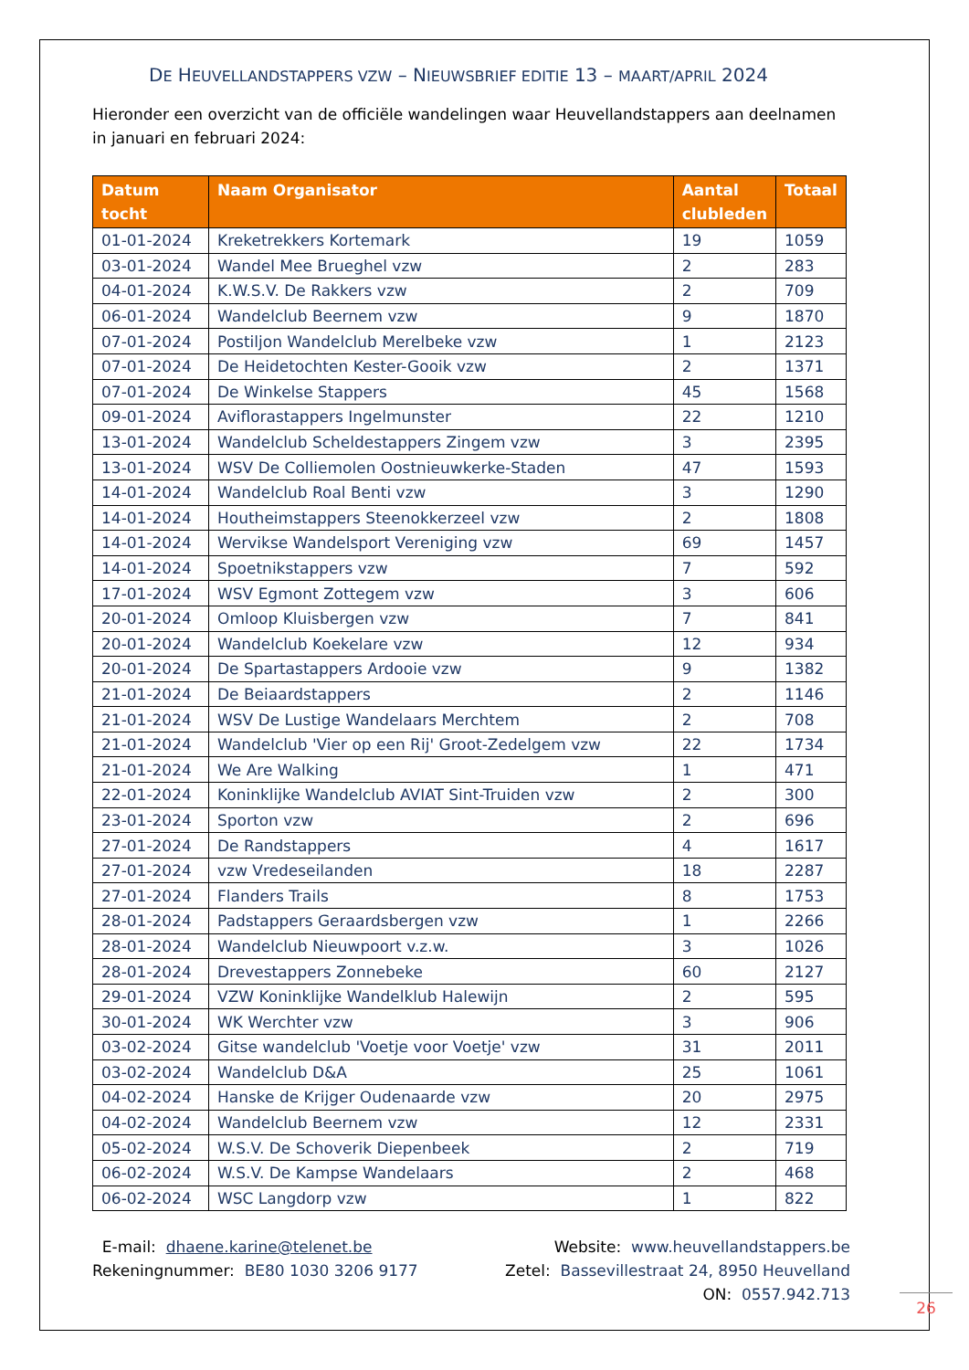DE HEUVELLANDSTAPPERS VZW – NIEUWSBRIEF EDITIE 13 – MAART/APRIL 2024
Hieronder een overzicht van de officiële wandelingen waar Heuvellandstappers aan deelnamen in januari en februari 2024:
| Datum tocht | Naam Organisator | Aantal clubleden | Totaal |
| --- | --- | --- | --- |
| 01-01-2024 | Kreketrekkers Kortemark | 19 | 1059 |
| 03-01-2024 | Wandel Mee Brueghel vzw | 2 | 283 |
| 04-01-2024 | K.W.S.V. De Rakkers vzw | 2 | 709 |
| 06-01-2024 | Wandelclub Beernem vzw | 9 | 1870 |
| 07-01-2024 | Postiljon Wandelclub Merelbeke vzw | 1 | 2123 |
| 07-01-2024 | De Heidetochten Kester-Gooik vzw | 2 | 1371 |
| 07-01-2024 | De Winkelse Stappers | 45 | 1568 |
| 09-01-2024 | Aviflorastappers Ingelmunster | 22 | 1210 |
| 13-01-2024 | Wandelclub Scheldestappers Zingem vzw | 3 | 2395 |
| 13-01-2024 | WSV De Colliemolen Oostnieuwkerke-Staden | 47 | 1593 |
| 14-01-2024 | Wandelclub Roal Benti vzw | 3 | 1290 |
| 14-01-2024 | Houtheimstappers Steenokkerzeel vzw | 2 | 1808 |
| 14-01-2024 | Wervikse Wandelsport Vereniging vzw | 69 | 1457 |
| 14-01-2024 | Spoetnikstappers vzw | 7 | 592 |
| 17-01-2024 | WSV Egmont Zottegem vzw | 3 | 606 |
| 20-01-2024 | Omloop Kluisbergen vzw | 7 | 841 |
| 20-01-2024 | Wandelclub Koekelare vzw | 12 | 934 |
| 20-01-2024 | De Spartastappers Ardooie vzw | 9 | 1382 |
| 21-01-2024 | De Beiaardstappers | 2 | 1146 |
| 21-01-2024 | WSV De Lustige Wandelaars Merchtem | 2 | 708 |
| 21-01-2024 | Wandelclub 'Vier op een Rij' Groot-Zedelgem vzw | 22 | 1734 |
| 21-01-2024 | We Are Walking | 1 | 471 |
| 22-01-2024 | Koninklijke Wandelclub AVIAT Sint-Truiden vzw | 2 | 300 |
| 23-01-2024 | Sporton vzw | 2 | 696 |
| 27-01-2024 | De Randstappers | 4 | 1617 |
| 27-01-2024 | vzw Vredeseilanden | 18 | 2287 |
| 27-01-2024 | Flanders Trails | 8 | 1753 |
| 28-01-2024 | Padstappers Geraardsbergen vzw | 1 | 2266 |
| 28-01-2024 | Wandelclub Nieuwpoort v.z.w. | 3 | 1026 |
| 28-01-2024 | Drevestappers Zonnebeke | 60 | 2127 |
| 29-01-2024 | VZW Koninklijke Wandelklub Halewijn | 2 | 595 |
| 30-01-2024 | WK Werchter vzw | 3 | 906 |
| 03-02-2024 | Gitse wandelclub 'Voetje voor Voetje' vzw | 31 | 2011 |
| 03-02-2024 | Wandelclub D&A | 25 | 1061 |
| 04-02-2024 | Hanske de Krijger Oudenaarde vzw | 20 | 2975 |
| 04-02-2024 | Wandelclub Beernem vzw | 12 | 2331 |
| 05-02-2024 | W.S.V. De Schoverik Diepenbeek | 2 | 719 |
| 06-02-2024 | W.S.V. De Kampse Wandelaars | 2 | 468 |
| 06-02-2024 | WSC Langdorp vzw | 1 | 822 |
E-mail: dhaene.karine@telenet.be
Rekeningnummer: BE80 1030 3206 9177
Website: www.heuvellandstappers.be
Zetel: Bassevillestraat 24, 8950 Heuvelland
ON: 0557.942.713
26